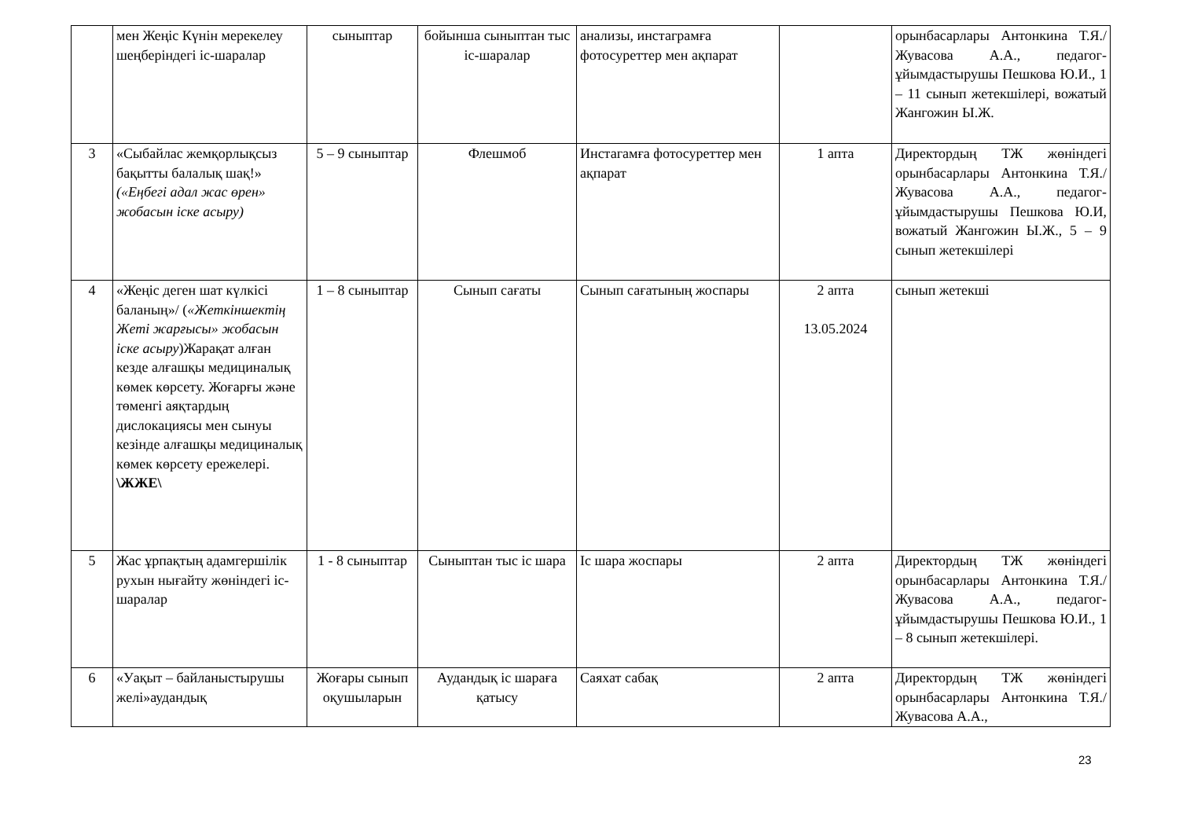| | мен Жеңіс Күнін мерекелеу шеңберіндегі іс-шаралар | сыныптар | бойынша сыныптан тыс іс-шаралар | анализы, инстаграмға фотосуреттер мен ақпарат | | орынбасарлары Антонкина Т.Я./ Жувасова А.А., педагог-ұйымдастырушы Пешкова Ю.И., 1 – 11 сынып жетекшілері, вожатый Жангожин Ы.Ж. |
| 3 | «Сыбайлас жемқорлықсыз бақытты балалық шақ!» («Еңбегі адал жас өрен» жобасын іске асыру) | 5 – 9 сыныптар | Флешмоб | Инстагамға фотосуреттер мен ақпарат | 1 апта | Директордың ТЖ жөніндегі орынбасарлары Антонкина Т.Я./ Жувасова А.А., педагог-ұйымдастырушы Пешкова Ю.И, вожатый Жангожин Ы.Ж., 5 – 9 сынып жетекшілері |
| 4 | «Жеңіс деген шат күлкісі баланың»/ ( «Жеткіншектің Жеті жарғысы» жобасын іске асыру )Жарақат алған кезде алғашқы медициналық көмек көрсету. Жоғарғы және төменгі аяқтардың дислокациясы мен сынуы кезінде алғашқы медициналық көмек көрсету ережелері. \ЖЖЕ\ | 1 – 8 сыныптар | Сынып сағаты | Сынып сағатының жоспары | 2 апта 13.05.2024 | сынып жетекші |
| 5 | Жас ұрпақтың адамгершілік рухын нығайту жөніндегі іс-шаралар | 1 - 8 сыныптар | Сыныптан тыс іс шара | Іс шара жоспары | 2 апта | Директордың ТЖ жөніндегі орынбасарлары Антонкина Т.Я./ Жувасова А.А., педагог- ұйымдастырушы Пешкова Ю.И., 1 – 8 сынып жетекшілері. |
| 6 | «Уақыт – байланыстырушы желі»аудандық | Жоғары сынып оқушыларын | Аудандық іс шараға қатысу | Саяхат сабақ | 2 апта | Директордың ТЖ жөніндегі орынбасарлары Антонкина Т.Я./ Жувасова А.А., |
23